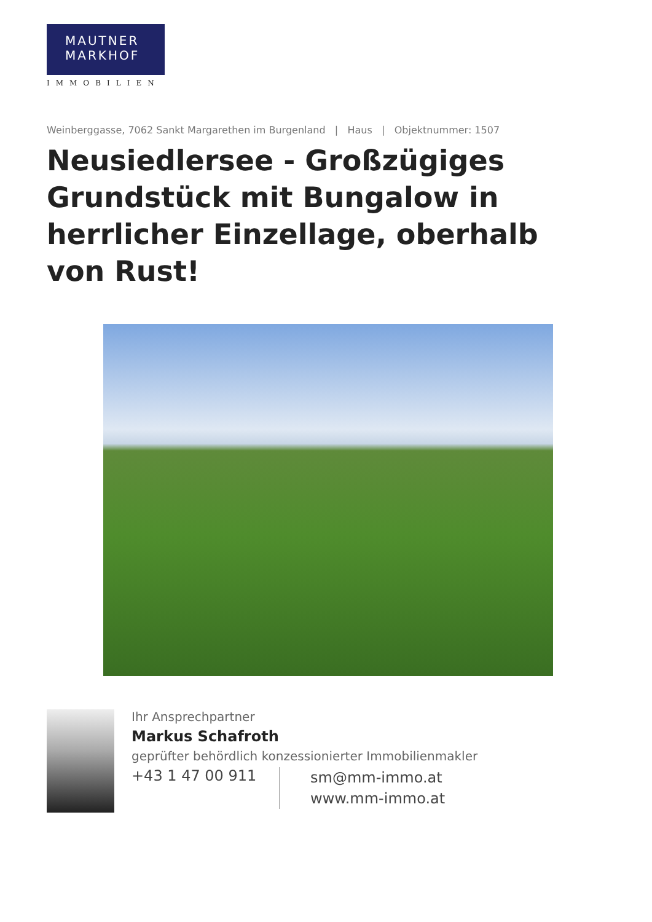MAUTNER
MARKHOF
IMMOBILIEN
Weinberggasse, 7062 Sankt Margarethen im Burgenland | Haus | Objektnummer: 1507
Neusiedlersee - Großzügiges Grundstück mit Bungalow in herrlicher Einzellage, oberhalb von Rust!
Ihr Ansprechpartner
Markus Schafroth
geprüfter behördlich konzessionierter Immobilienmakler
+43 1 47 00 911
sm@mm-immo.at
www.mm-immo.at